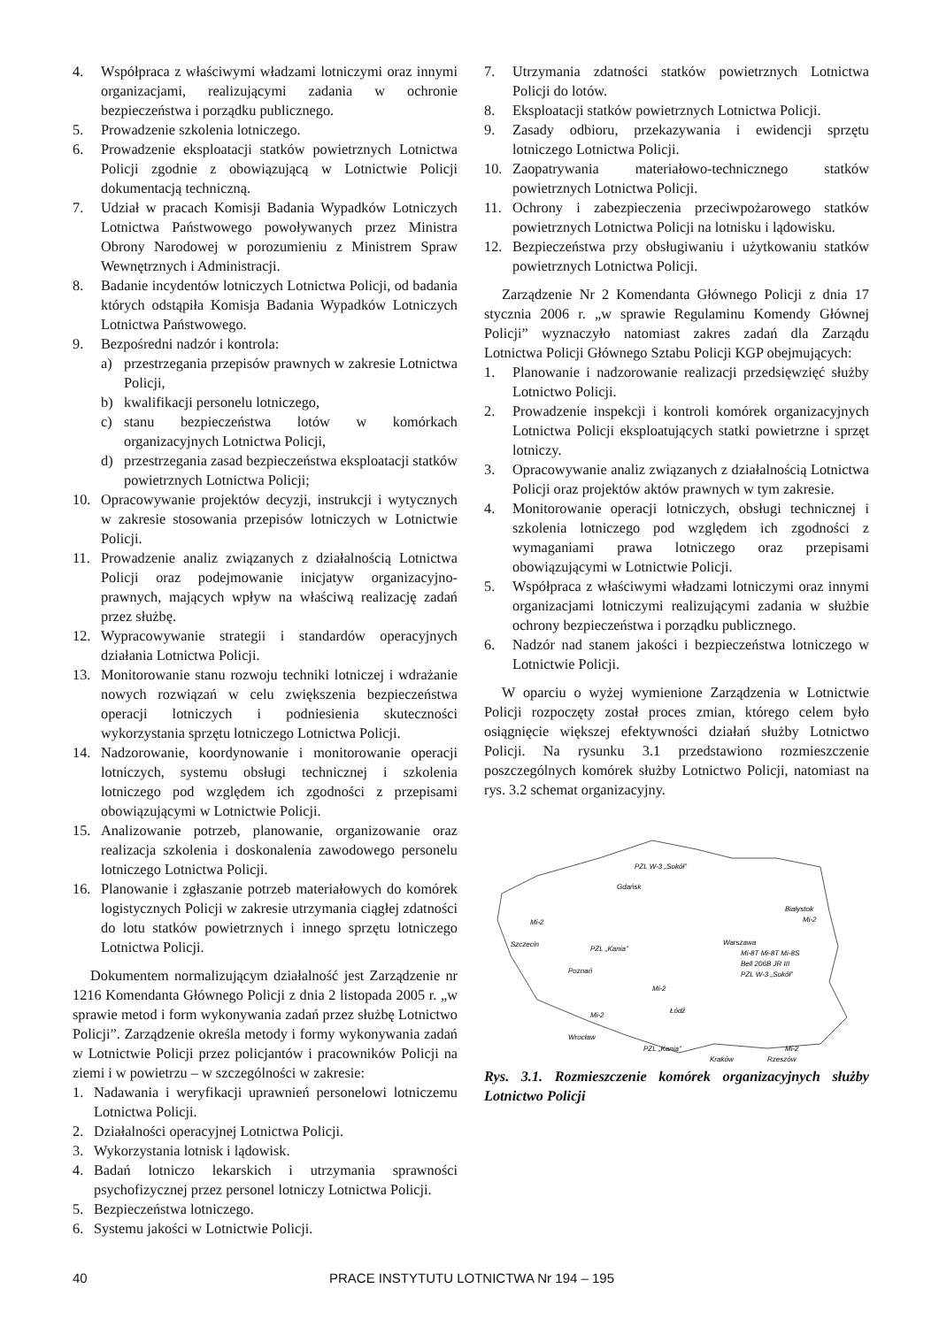4. Współpraca z właściwymi władzami lotniczymi oraz innymi organizacjami, realizującymi zadania w ochronie bezpieczeństwa i porządku publicznego.
5. Prowadzenie szkolenia lotniczego.
6. Prowadzenie eksploatacji statków powietrznych Lotnictwa Policji zgodnie z obowiązującą w Lotnictwie Policji dokumentacją techniczną.
7. Udział w pracach Komisji Badania Wypadków Lotniczych Lotnictwa Państwowego powoływanych przez Ministra Obrony Narodowej w porozumieniu z Ministrem Spraw Wewnętrznych i Administracji.
8. Badanie incydentów lotniczych Lotnictwa Policji, od badania których odstąpiła Komisja Badania Wypadków Lotniczych Lotnictwa Państwowego.
9. Bezpośredni nadzór i kontrola:
a) przestrzegania przepisów prawnych w zakresie Lotnictwa Policji,
b) kwalifikacji personelu lotniczego,
c) stanu bezpieczeństwa lotów w komórkach organizacyjnych Lotnictwa Policji,
d) przestrzegania zasad bezpieczeństwa eksploatacji statków powietrznych Lotnictwa Policji;
10. Opracowywanie projektów decyzji, instrukcji i wytycznych w zakresie stosowania przepisów lotniczych w Lotnictwie Policji.
11. Prowadzenie analiz związanych z działalnością Lotnictwa Policji oraz podejmowanie inicjatyw organizacyjno-prawnych, mających wpływ na właściwą realizację zadań przez służbę.
12. Wypracowywanie strategii i standardów operacyjnych działania Lotnictwa Policji.
13. Monitorowanie stanu rozwoju techniki lotniczej i wdrażanie nowych rozwiązań w celu zwiększenia bezpieczeństwa operacji lotniczych i podniesienia skuteczności wykorzystania sprzętu lotniczego Lotnictwa Policji.
14. Nadzorowanie, koordynowanie i monitorowanie operacji lotniczych, systemu obsługi technicznej i szkolenia lotniczego pod względem ich zgodności z przepisami obowiązującymi w Lotnictwie Policji.
15. Analizowanie potrzeb, planowanie, organizowanie oraz realizacja szkolenia i doskonalenia zawodowego personelu lotniczego Lotnictwa Policji.
16. Planowanie i zgłaszanie potrzeb materiałowych do komórek logistycznych Policji w zakresie utrzymania ciągłej zdatności do lotu statków powietrznych i innego sprzętu lotniczego Lotnictwa Policji.
Dokumentem normalizującym działalność jest Zarządzenie nr 1216 Komendanta Głównego Policji z dnia 2 listopada 2005 r. „w sprawie metod i form wykonywania zadań przez służbę Lotnictwo Policji”. Zarządzenie określa metody i formy wykonywania zadań w Lotnictwie Policji przez policjantów i pracowników Policji na ziemi i w powietrzu – w szczególności w zakresie:
1. Nadawania i weryfikacji uprawnień personelowi lotniczemu Lotnictwa Policji.
2. Działalności operacyjnej Lotnictwa Policji.
3. Wykorzystania lotnisk i lądowisk.
4. Badań lotniczo lekarskich i utrzymania sprawności psychofizycznej przez personel lotniczy Lotnictwa Policji.
5. Bezpieczeństwa lotniczego.
6. Systemu jakości w Lotnictwie Policji.
7. Utrzymania zdatności statków powietrznych Lotnictwa Policji do lotów.
8. Eksploatacji statków powietrznych Lotnictwa Policji.
9. Zasady odbioru, przekazywania i ewidencji sprzętu lotniczego Lotnictwa Policji.
10. Zaopatrywania materiałowo-technicznego statków powietrznych Lotnictwa Policji.
11. Ochrony i zabezpieczenia przeciwpożarowego statków powietrznych Lotnictwa Policji na lotnisku i lądowisku.
12. Bezpieczeństwa przy obsługiwaniu i użytkowaniu statków powietrznych Lotnictwa Policji.
Zarządzenie Nr 2 Komendanta Głównego Policji z dnia 17 stycznia 2006 r. „w sprawie Regulaminu Komendy Głównej Policji” wyznaczyło natomiast zakres zadań dla Zarządu Lotnictwa Policji Głównego Sztabu Policji KGP obejmujących:
1. Planowanie i nadzorowanie realizacji przedsięwzięć służby Lotnictwo Policji.
2. Prowadzenie inspekcji i kontroli komórek organizacyjnych Lotnictwa Policji eksploatujących statki powietrzne i sprzęt lotniczy.
3. Opracowywanie analiz związanych z działalnością Lotnictwa Policji oraz projektów aktów prawnych w tym zakresie.
4. Monitorowanie operacji lotniczych, obsługi technicznej i szkolenia lotniczego pod względem ich zgodności z wymaganiami prawa lotniczego oraz przepisami obowiązującymi w Lotnictwie Policji.
5. Współpraca z właściwymi władzami lotniczymi oraz innymi organizacjami lotniczymi realizującymi zadania w służbie ochrony bezpieczeństwa i porządku publicznego.
6. Nadzór nad stanem jakości i bezpieczeństwa lotniczego w Lotnictwie Policji.
W oparciu o wyżej wymienione Zarządzenia w Lotnictwie Policji rozpoczęty został proces zmian, którego celem było osiągnięcie większej efektywności działań służby Lotnictwo Policji. Na rysunku 3.1 przedstawiono rozmieszczenie poszczególnych komórek służby Lotnictwo Policji, natomiast na rys. 3.2 schemat organizacyjny.
PZL W-3 „Sokół”
Gdańsk
Białystok
Mi-2
Mi-2
Szczecin
Warszawa
Mi-8T Mi-8T Mi-8S
Bell 206B JR III
PZL W-3 „Sokół”
PZL „Kania”
Poznań
Mi-2
Łódź
Mi-2
Wrocław
PZL „Kania”
Kraków
Mi-2
Rzeszów
Rys. 3.1. Rozmieszczenie komórek organizacyjnych służby Lotnictwo Policji
40 PRACE INSTYTUTU LOTNICTWA Nr 194 – 195